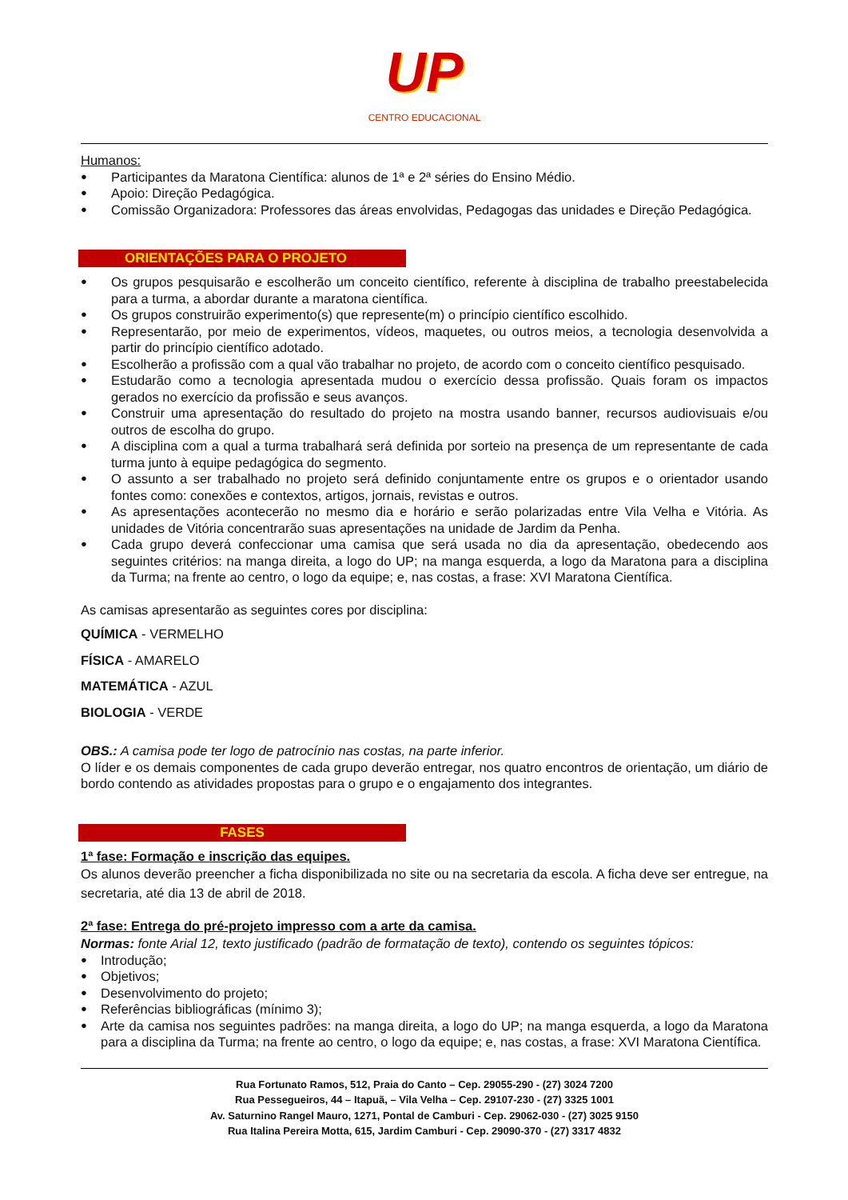UP
CENTRO EDUCACIONAL
Humanos:
Participantes da Maratona Científica: alunos de 1ª e 2ª séries do Ensino Médio.
Apoio: Direção Pedagógica.
Comissão Organizadora: Professores das áreas envolvidas, Pedagogas das unidades e Direção Pedagógica.
ORIENTAÇÕES PARA O PROJETO
Os grupos pesquisarão e escolherão um conceito científico, referente à disciplina de trabalho preestabelecida para a turma, a abordar durante a maratona científica.
Os grupos construirão experimento(s) que represente(m) o princípio científico escolhido.
Representarão, por meio de experimentos, vídeos, maquetes, ou outros meios, a tecnologia desenvolvida a partir do princípio científico adotado.
Escolherão a profissão com a qual vão trabalhar no projeto, de acordo com o conceito científico pesquisado.
Estudarão como a tecnologia apresentada mudou o exercício dessa profissão. Quais foram os impactos gerados no exercício da profissão e seus avanços.
Construir uma apresentação do resultado do projeto na mostra usando banner, recursos audiovisuais e/ou outros de escolha do grupo.
A disciplina com a qual a turma trabalhará será definida por sorteio na presença de um representante de cada turma junto à equipe pedagógica do segmento.
O assunto a ser trabalhado no projeto será definido conjuntamente entre os grupos e o orientador usando fontes como: conexões e contextos, artigos, jornais, revistas e outros.
As apresentações acontecerão no mesmo dia e horário e serão polarizadas entre Vila Velha e Vitória. As unidades de Vitória concentrarão suas apresentações na unidade de Jardim da Penha.
Cada grupo deverá confeccionar uma camisa que será usada no dia da apresentação, obedecendo aos seguintes critérios: na manga direita, a logo do UP; na manga esquerda, a logo da Maratona para a disciplina da Turma; na frente ao centro, o logo da equipe; e, nas costas, a frase: XVI Maratona Científica.
As camisas apresentarão as seguintes cores por disciplina:
QUÍMICA - VERMELHO
FÍSICA - AMARELO
MATEMÁTICA - AZUL
BIOLOGIA - VERDE
OBS.: A camisa pode ter logo de patrocínio nas costas, na parte inferior.
O líder e os demais componentes de cada grupo deverão entregar, nos quatro encontros de orientação, um diário de bordo contendo as atividades propostas para o grupo e o engajamento dos integrantes.
FASES
1ª fase: Formação e inscrição das equipes.
Os alunos deverão preencher a ficha disponibilizada no site ou na secretaria da escola. A ficha deve ser entregue, na secretaria, até dia 13 de abril de 2018.
2ª fase: Entrega do pré-projeto impresso com a arte da camisa.
Normas: fonte Arial 12, texto justificado (padrão de formatação de texto), contendo os seguintes tópicos:
Introdução;
Objetivos;
Desenvolvimento do projeto;
Referências bibliográficas (mínimo 3);
Arte da camisa nos seguintes padrões: na manga direita, a logo do UP; na manga esquerda, a logo da Maratona para a disciplina da Turma; na frente ao centro, o logo da equipe; e, nas costas, a frase: XVI Maratona Científica.
Rua Fortunato Ramos, 512, Praia do Canto – Cep. 29055-290 - (27) 3024 7200
Rua Pessegueiros, 44 – Itapuã, – Vila Velha – Cep. 29107-230 - (27) 3325 1001
Av. Saturnino Rangel Mauro, 1271, Pontal de Camburi - Cep. 29062-030 - (27) 3025 9150
Rua Italina Pereira Motta, 615, Jardim Camburi - Cep. 29090-370 - (27) 3317 4832